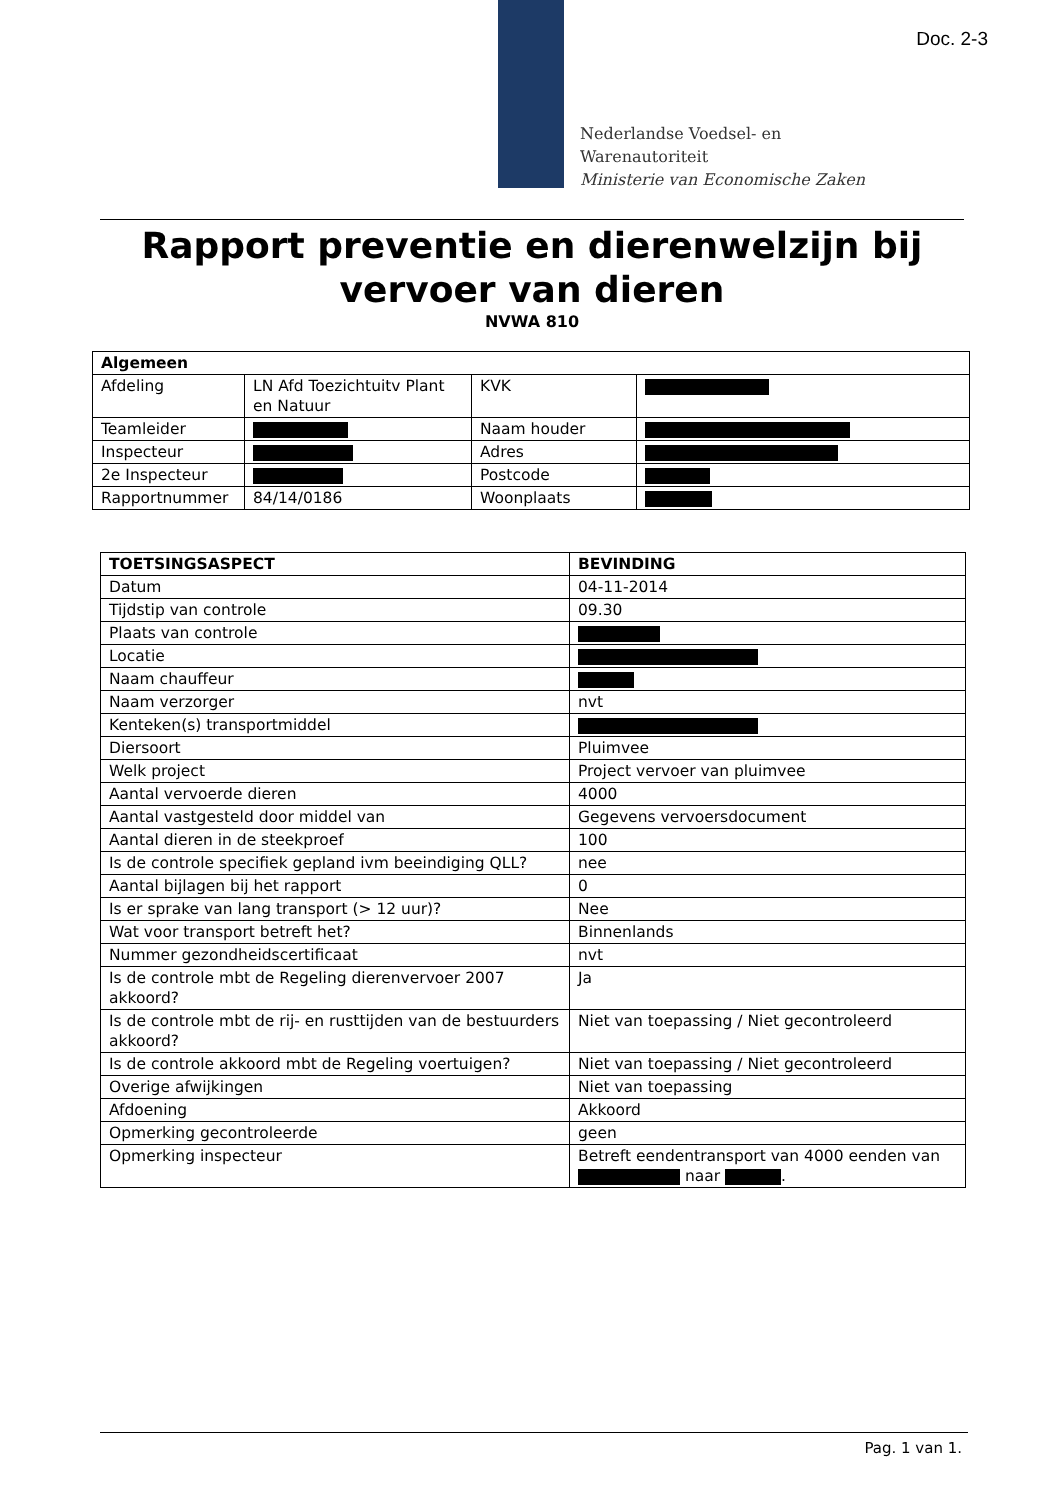Doc. 2-3
Nederlandse Voedsel- en
Warenautoriteit
Ministerie van Economische Zaken
Rapport preventie en dierenwelzijn bij vervoer van dieren
NVWA 810
| Algemeen | | | |
| --- | --- | --- | --- |
| Afdeling | LN Afd Toezichtuitv Plant en Natuur | KVK | |
| Teamleider | | Naam houder | |
| Inspecteur | | Adres | |
| 2e Inspecteur | | Postcode | |
| Rapportnummer | 84/14/0186 | Woonplaats | |
| TOETSINGSASPECT | BEVINDING |
| --- | --- |
| Datum | 04-11-2014 |
| Tijdstip van controle | 09.30 |
| Plaats van controle | |
| Locatie | |
| Naam chauffeur | |
| Naam verzorger | nvt |
| Kenteken(s) transportmiddel | |
| Diersoort | Pluimvee |
| Welk project | Project vervoer van pluimvee |
| Aantal vervoerde dieren | 4000 |
| Aantal vastgesteld door middel van | Gegevens vervoersdocument |
| Aantal dieren in de steekproef | 100 |
| Is de controle specifiek gepland ivm beeindiging QLL? | nee |
| Aantal bijlagen bij het rapport | 0 |
| Is er sprake van lang transport (> 12 uur)? | Nee |
| Wat voor transport betreft het? | Binnenlands |
| Nummer gezondheidscertificaat | nvt |
| Is de controle mbt de Regeling dierenvervoer 2007 akkoord? | Ja |
| Is de controle mbt de rij- en rusttijden van de bestuurders akkoord? | Niet van toepassing / Niet gecontroleerd |
| Is de controle akkoord mbt de Regeling voertuigen? | Niet van toepassing / Niet gecontroleerd |
| Overige afwijkingen | Niet van toepassing |
| Afdoening | Akkoord |
| Opmerking gecontroleerde | geen |
| Opmerking inspecteur | Betreft eendentransport van 4000 eenden van naar . |
Pag. 1 van 1.